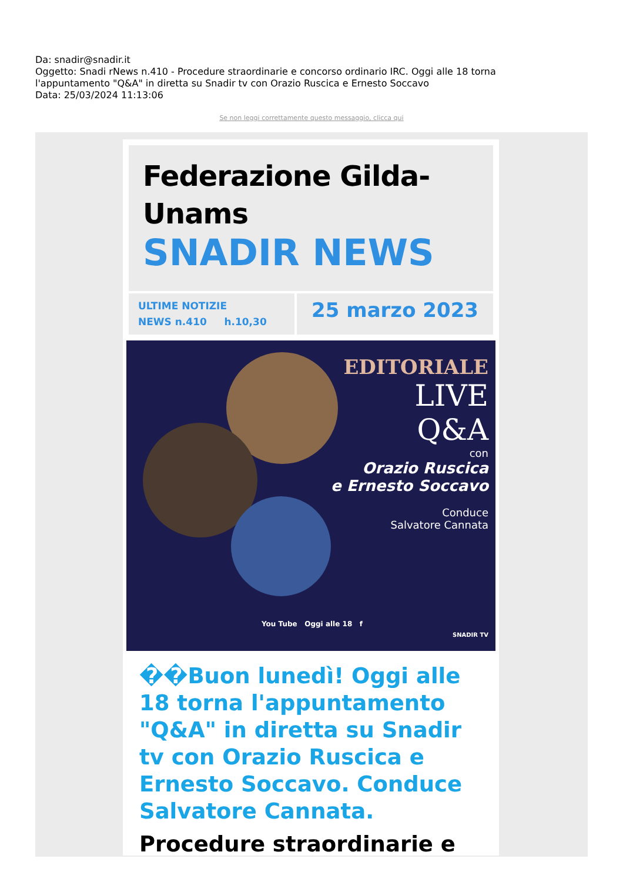Da: snadir@snadir.it
Oggetto: Snadi rNews n.410 - Procedure straordinarie e concorso ordinario IRC. Oggi alle 18 torna l'appuntamento "Q&A" in diretta su Snadir tv con Orazio Ruscica e Ernesto Soccavo
Data: 25/03/2024 11:13:06
Se non leggi correttamente questo messaggio, clicca qui
Federazione Gilda-
Unams
SNADIR NEWS
ULTIME NOTIZIE
NEWS n.410 h.10,30
25 marzo 2023
EDITORIALE
LIVE
Q&A
con
Orazio Ruscica
e Ernesto Soccavo
Conduce
Salvatore Cannata
You Tube Oggi alle 18 f
SNADIR TV
��Buon lunedì! Oggi alle 18 torna l'appuntamento "Q&A" in diretta su Snadir tv con Orazio Ruscica e Ernesto Soccavo. Conduce Salvatore Cannata.
Procedure straordinarie e